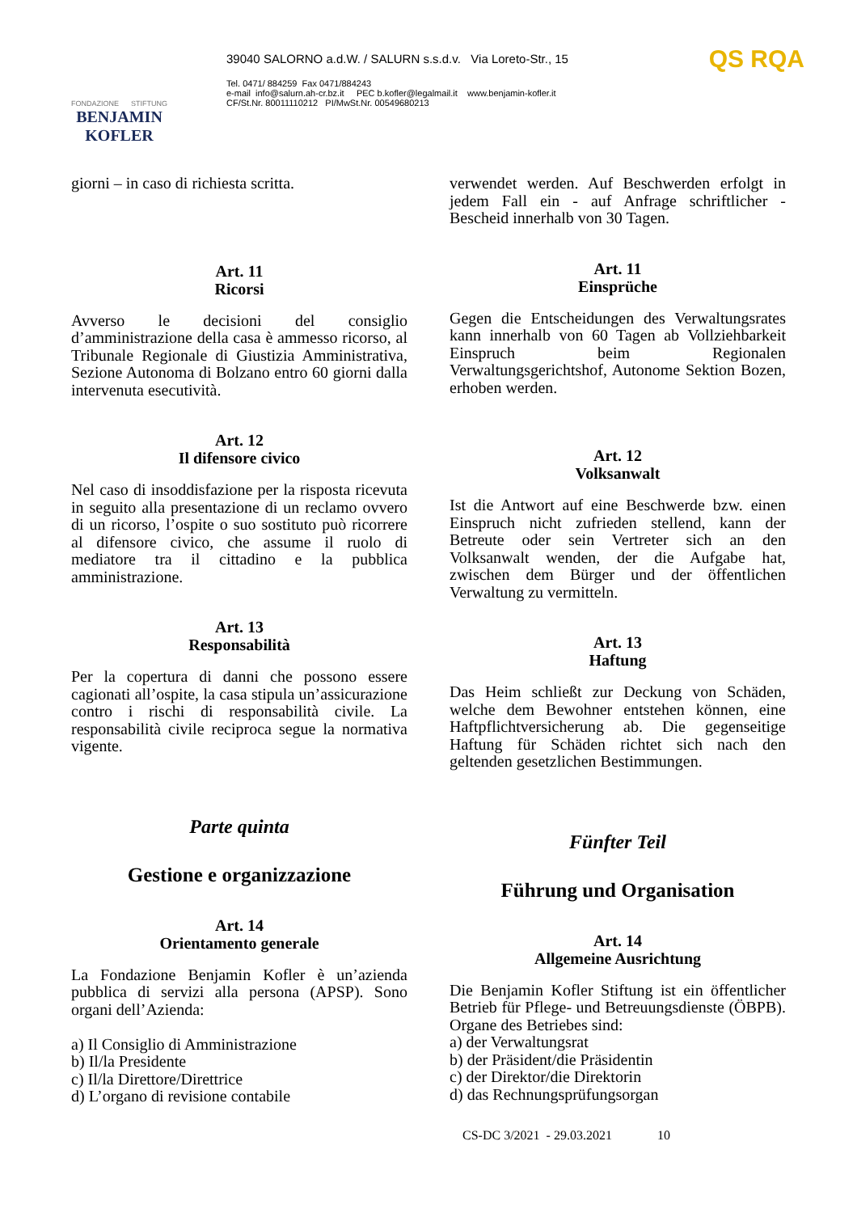FONDAZIONE STIFTUNG
BENJAMIN KOFLER
39040 SALORNO a.d.W. / SALURN s.s.d.v. Via Loreto-Str., 15
Tel. 0471/ 884259 Fax 0471/884243
e-mail info@salurn.ah-cr.bz.it PEC b.kofler@legalmail.it www.benjamin-kofler.it
CF/St.Nr. 80011110212 PI/MwSt.Nr. 00549680213
QS RQA
giorni – in caso di richiesta scritta.
Art. 11
Ricorsi
Avverso le decisioni del consiglio d’amministrazione della casa è ammesso ricorso, al Tribunale Regionale di Giustizia Amministrativa, Sezione Autonoma di Bolzano entro 60 giorni dalla intervenuta esecutività.
Art. 12
Il difensore civico
Nel caso di insoddisfazione per la risposta ricevuta in seguito alla presentazione di un reclamo ovvero di un ricorso, l’ospite o suo sostituto può ricorrere al difensore civico, che assume il ruolo di mediatore tra il cittadino e la pubblica amministrazione.
Art. 13
Responsabilità
Per la copertura di danni che possono essere cagionati all’ospite, la casa stipula un’assicurazione contro i rischi di responsabilità civile. La responsabilità civile reciproca segue la normativa vigente.
Parte quinta
Gestione e organizzazione
Art. 14
Orientamento generale
La Fondazione Benjamin Kofler è un’azienda pubblica di servizi alla persona (APSP). Sono organi dell’Azienda:
a) Il Consiglio di Amministrazione
b) Il/la Presidente
c) Il/la Direttore/Direttrice
d) L’organo di revisione contabile
verwendet werden. Auf Beschwerden erfolgt in jedem Fall ein - auf Anfrage schriftlicher - Bescheid innerhalb von 30 Tagen.
Art. 11
Einsprüche
Gegen die Entscheidungen des Verwaltungsrates kann innerhalb von 60 Tagen ab Vollziehbarkeit Einspruch beim Regionalen Verwaltungsgerichtshof, Autonome Sektion Bozen, erhoben werden.
Art. 12
Volksanwalt
Ist die Antwort auf eine Beschwerde bzw. einen Einspruch nicht zufrieden stellend, kann der Betreute oder sein Vertreter sich an den Volksanwalt wenden, der die Aufgabe hat, zwischen dem Bürger und der öffentlichen Verwaltung zu vermitteln.
Art. 13
Haftung
Das Heim schließt zur Deckung von Schäden, welche dem Bewohner entstehen können, eine Haftpflichtversicherung ab. Die gegenseitige Haftung für Schäden richtet sich nach den geltenden gesetzlichen Bestimmungen.
Fünfter Teil
Führung und Organisation
Art. 14
Allgemeine Ausrichtung
Die Benjamin Kofler Stiftung ist ein öffentlicher Betrieb für Pflege- und Betreuungsdienste (ÖBPB). Organe des Betriebes sind:
a) der Verwaltungsrat
b) der Präsident/die Präsidentin
c) der Direktor/die Direktorin
d) das Rechnungsprüfungsorgan
CS-DC 3/2021 - 29.03.2021 10